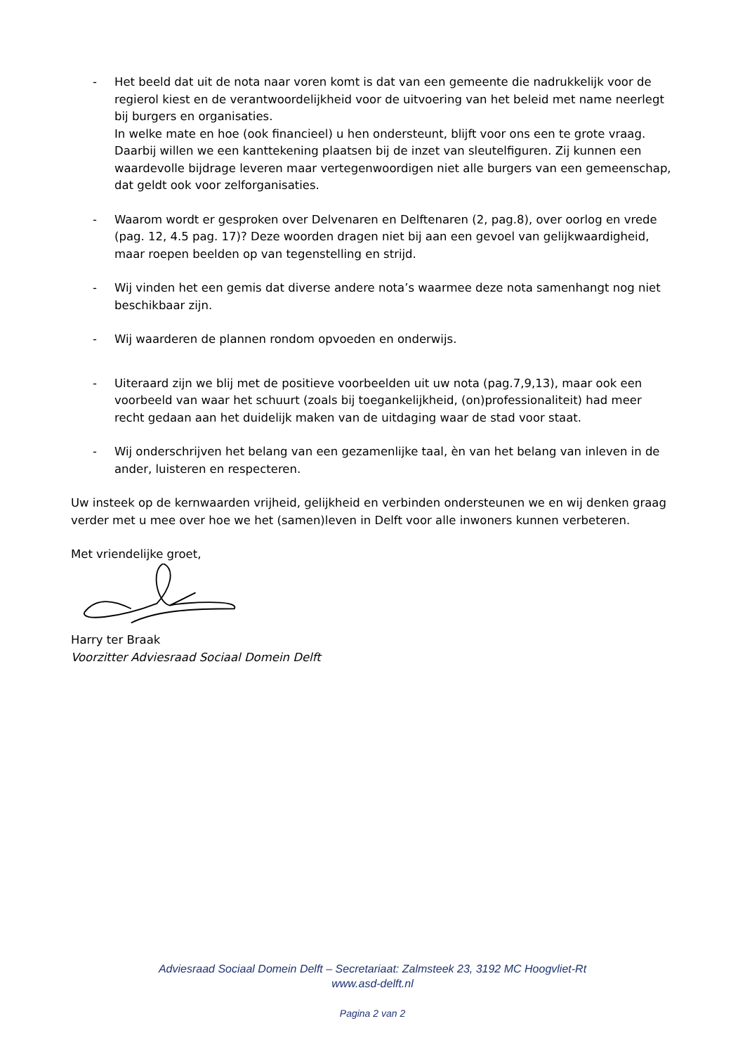- Het beeld dat uit de nota naar voren komt is dat van een gemeente die nadrukkelijk voor de regierol kiest en de verantwoordelijkheid voor de uitvoering van het beleid met name neerlegt bij burgers en organisaties.
In welke mate en hoe (ook financieel) u hen ondersteunt, blijft voor ons een te grote vraag. Daarbij willen we een kanttekening plaatsen bij de inzet van sleutelfiguren. Zij kunnen een waardevolle bijdrage leveren maar vertegenwoordigen niet alle burgers van een gemeenschap, dat geldt ook voor zelforganisaties.
- Waarom wordt er gesproken over Delvenaren en Delftenaren (2, pag.8), over oorlog en vrede (pag. 12, 4.5 pag. 17)? Deze woorden dragen niet bij aan een gevoel van gelijkwaardigheid, maar roepen beelden op van tegenstelling en strijd.
- Wij vinden het een gemis dat diverse andere nota’s waarmee deze nota samenhangt nog niet beschikbaar zijn.
- Wij waarderen de plannen rondom opvoeden en onderwijs.
- Uiteraard zijn we blij met de positieve voorbeelden uit uw nota (pag.7,9,13), maar ook een voorbeeld van waar het schuurt (zoals bij toegankelijkheid, (on)professionaliteit) had meer recht gedaan aan het duidelijk maken van de uitdaging waar de stad voor staat.
- Wij onderschrijven het belang van een gezamenlijke taal, èn van het belang van inleven in de ander, luisteren en respecteren.
Uw insteek op de kernwaarden vrijheid, gelijkheid en verbinden ondersteunen we en wij denken graag verder met u mee over hoe we het (samen)leven in Delft voor alle inwoners kunnen verbeteren.
Met vriendelijke groet,
Harry ter Braak
Voorzitter Adviesraad Sociaal Domein Delft
Adviesraad Sociaal Domein Delft – Secretariaat: Zalmsteek 23, 3192 MC Hoogvliet-Rt
www.asd-delft.nl
Pagina 2 van 2